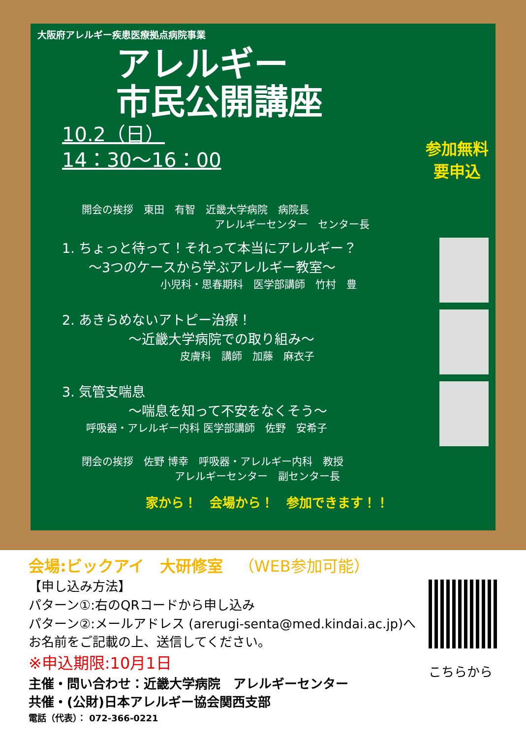大阪府アレルギー疾患医療拠点病院事業
アレルギー
市民公開講座
10.2（日）
14：30～16：00
参加無料
要申込
開会の挨拶　東田　有智　近畿大学病院　病院長
アレルギーセンター　センター長
1. ちょっと待って！それって本当にアレルギー？
　　～3つのケースから学ぶアレルギー教室～
小児科・思春期科　医学部講師　竹村　豊
2. あきらめないアトピー治療！
　　　　　～近畿大学病院での取り組み～
皮膚科　講師　加藤　麻衣子
3. 気管支喘息
　　　　　～喘息を知って不安をなくそう～
呼吸器・アレルギー内科 医学部講師　佐野　安希子
閉会の挨拶　佐野 博幸　呼吸器・アレルギー内科　教授
　　　　　　　　　アレルギーセンター　副センター長
家から！　会場から！　参加できます！！
会場:ビックアイ　大研修室　（WEB参加可能）
【申し込み方法】
パターン①:右のQRコードから申し込み
パターン②:メールアドレス (arerugi-senta@med.kindai.ac.jp)へ
お名前をご記載の上、送信してください。
※申込期限:10月1日
主催・問い合わせ：近畿大学病院　アレルギーセンター
共催・(公財)日本アレルギー協会関西支部
電話（代表）： 072-366-0221
こちらから